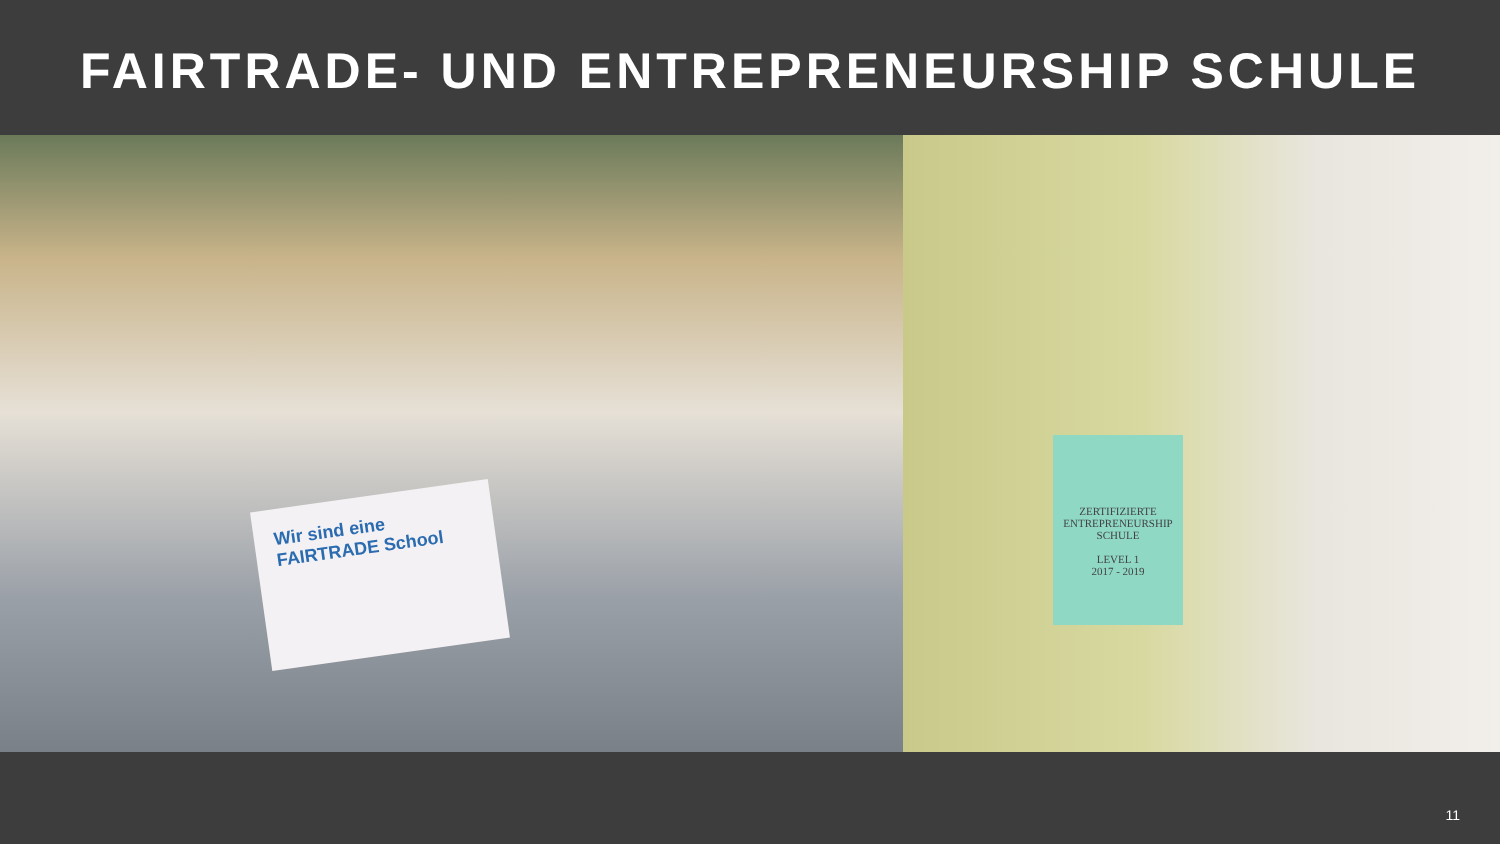FAIRTRADE- UND ENTREPRENEURSHIP SCHULE
Wir sind eine FAIRTRADE School
ZERTIFIZIERTE
ENTREPRENEURSHIP
SCHULE
LEVEL 1
2017 - 2019
11